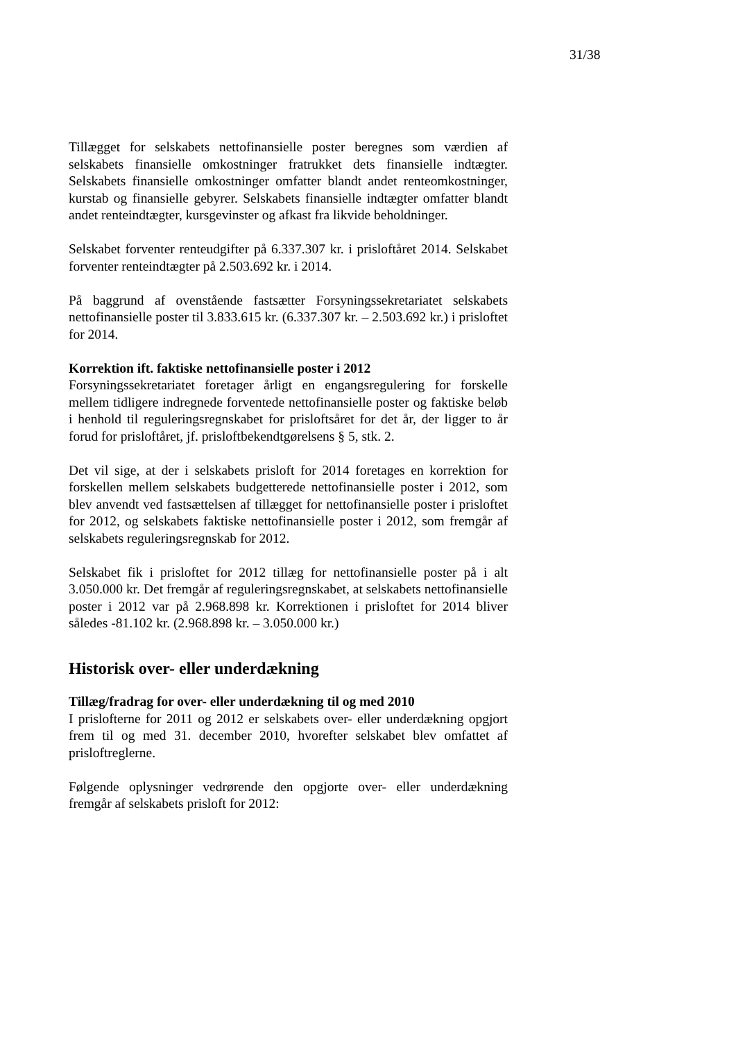31/38
Tillægget for selskabets nettofinansielle poster beregnes som værdien af selskabets finansielle omkostninger fratrukket dets finansielle indtægter. Selskabets finansielle omkostninger omfatter blandt andet renteomkost­ninger, kurstab og finansielle gebyrer. Selskabets finansielle indtægter omfatter blandt andet renteindtægter, kursgevinster og afkast fra likvide beholdninger.
Selskabet forventer renteudgifter på 6.337.307 kr. i prisloftåret 2014. Selskabet forventer renteindtægter på 2.503.692 kr. i 2014.
På baggrund af ovenstående fastsætter Forsyningssekretariatet selskabets nettofinansielle poster til 3.833.615 kr. (6.337.307 kr. – 2.503.692 kr.) i prisloftet for 2014.
Korrektion ift. faktiske nettofinansielle poster i 2012
Forsyningssekretariatet foretager årligt en engangsregulering for forskel­le mellem tidligere indregnede forventede nettofinansielle poster og fak­tiske beløb i henhold til reguleringsregnskabet for prisloftsåret for det år, der ligger to år forud for prisloftåret, jf. prisloftbekendtgørelsens § 5, stk. 2.
Det vil sige, at der i selskabets prisloft for 2014 foretages en korrektion for forskellen mellem selskabets budgetterede nettofinansielle poster i 2012, som blev anvendt ved fastsættelsen af tillægget for nettofinansielle poster i prisloftet for 2012, og selskabets faktiske nettofinansielle poster i 2012, som fremgår af selskabets reguleringsregnskab for 2012.
Selskabet fik i prisloftet for 2012 tillæg for nettofinansielle poster på i alt 3.050.000 kr. Det fremgår af reguleringsregnskabet, at selskabets netto­finansielle poster i 2012 var på 2.968.898 kr. Korrektionen i prisloftet for 2014 bliver således -81.102 kr. (2.968.898 kr. – 3.050.000 kr.)
Historisk over- eller underdækning
Tillæg/fradrag for over- eller underdækning til og med 2010
I prislofterne for 2011 og 2012 er selskabets over- eller underdækning opgjort frem til og med 31. december 2010, hvorefter selskabet blev om­fattet af prisloftreglerne.
Følgende oplysninger vedrørende den opgjorte over- eller underdækning fremgår af selskabets prisloft for 2012: